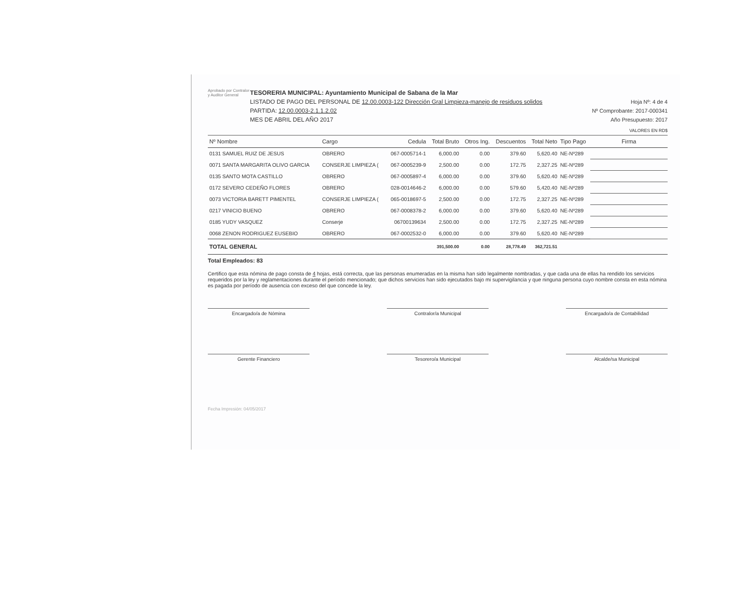Aprobado por Contralor y Auditor General
TESORERIA MUNICIPAL: Ayuntamiento Municipal de Sabana de la Mar
LISTADO DE PAGO DEL PERSONAL DE 12.00.0003-122 Dirección Gral Limpieza-manejo de residuos solidos
PARTIDA: 12.00.0003-2.1.1.2.02
MES DE ABRIL DEL AÑO 2017
Hoja Nº: 4 de 4
Nº Comprobante: 2017-000341
Año Presupuesto: 2017
VALORES EN RD$
| Nº Nombre | Cargo | Cedula | Total Bruto | Otros Ing. | Descuentos | Total Neto | Tipo Pago | Firma |
| --- | --- | --- | --- | --- | --- | --- | --- | --- |
| 0131 SAMUEL RUIZ DE JESUS | OBRERO | 067-0005714-1 | 6,000.00 | 0.00 | 379.60 | 5,620.40 | NE-Nº289 | |
| 0071 SANTA MARGARITA OLIVO GARCIA | CONSERJE LIMPIEZA ( | 067-0005239-9 | 2,500.00 | 0.00 | 172.75 | 2,327.25 | NE-Nº289 | |
| 0135 SANTO MOTA CASTILLO | OBRERO | 067-0005897-4 | 6,000.00 | 0.00 | 379.60 | 5,620.40 | NE-Nº289 | |
| 0172 SEVERO CEDEÑO FLORES | OBRERO | 028-0014646-2 | 6,000.00 | 0.00 | 579.60 | 5,420.40 | NE-Nº289 | |
| 0073 VICTORIA BARETT PIMENTEL | CONSERJE LIMPIEZA ( | 065-0018697-5 | 2,500.00 | 0.00 | 172.75 | 2,327.25 | NE-Nº289 | |
| 0217 VINICIO BUENO | OBRERO | 067-0008378-2 | 6,000.00 | 0.00 | 379.60 | 5,620.40 | NE-Nº289 | |
| 0185 YUDY VASQUEZ | Conserje | 06700139634 | 2,500.00 | 0.00 | 172.75 | 2,327.25 | NE-Nº289 | |
| 0068 ZENON RODRIGUEZ EUSEBIO | OBRERO | 067-0002532-0 | 6,000.00 | 0.00 | 379.60 | 5,620.40 | NE-Nº289 | |
| TOTAL GENERAL | | | 391,500.00 | 0.00 | 28,778.49 | 362,721.51 | | |
Total Empleados: 83
Certifico que esta nómina de pago consta de 4 hojas, está correcta, que las personas enumeradas en la misma han sido legalmente nombradas, y que cada una de ellas ha rendido los servicios requeridos por la ley y reglamentaciones durante el período mencionado; que dichos servicios han sido ejecutados bajo mi supervigilancia y que ninguna persona cuyo nombre consta en esta nómina es pagada por período de ausencia con exceso del que concede la ley.
Encargado/a de Nómina Contralor/a Municipal Encargado/a de Contabilidad
Gerente Financiero Tesorero/a Municipal Alcalde/sa Municipal
Fecha Impresión: 04/05/2017